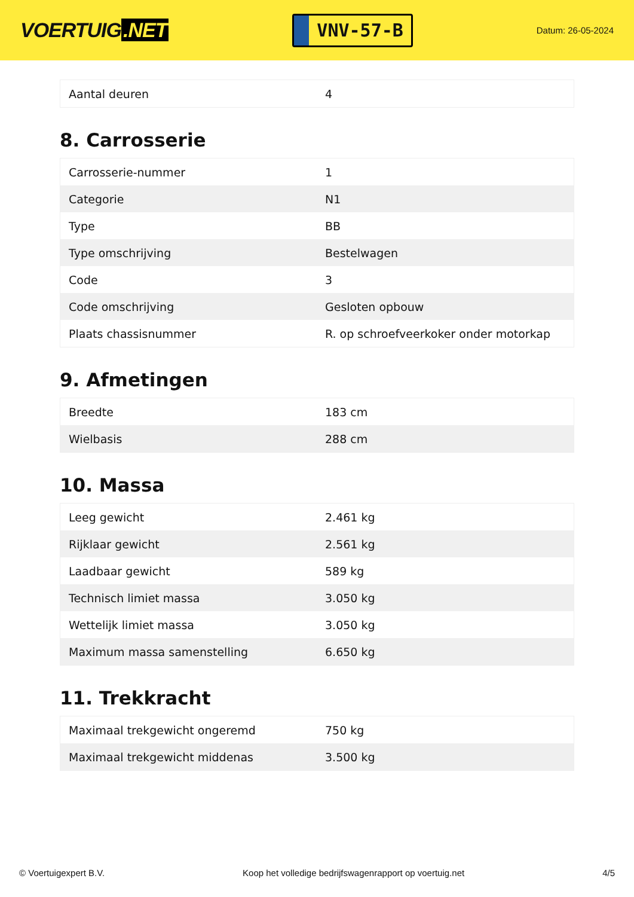VOERTUIG.NET
VNV-57-B
Datum: 26-05-2024
| Aantal deuren | 4 |
8. Carrosserie
| Carrosserie-nummer | 1 |
| Categorie | N1 |
| Type | BB |
| Type omschrijving | Bestelwagen |
| Code | 3 |
| Code omschrijving | Gesloten opbouw |
| Plaats chassisnummer | R. op schroefveerkoker onder motorkap |
9. Afmetingen
| Breedte | 183 cm |
| Wielbasis | 288 cm |
10. Massa
| Leeg gewicht | 2.461 kg |
| Rijklaar gewicht | 2.561 kg |
| Laadbaar gewicht | 589 kg |
| Technisch limiet massa | 3.050 kg |
| Wettelijk limiet massa | 3.050 kg |
| Maximum massa samenstelling | 6.650 kg |
11. Trekkracht
| Maximaal trekgewicht ongeremd | 750 kg |
| Maximaal trekgewicht middenas | 3.500 kg |
© Voertuigexpert B.V. Koop het volledige bedrijfswagenrapport op voertuig.net 4/5